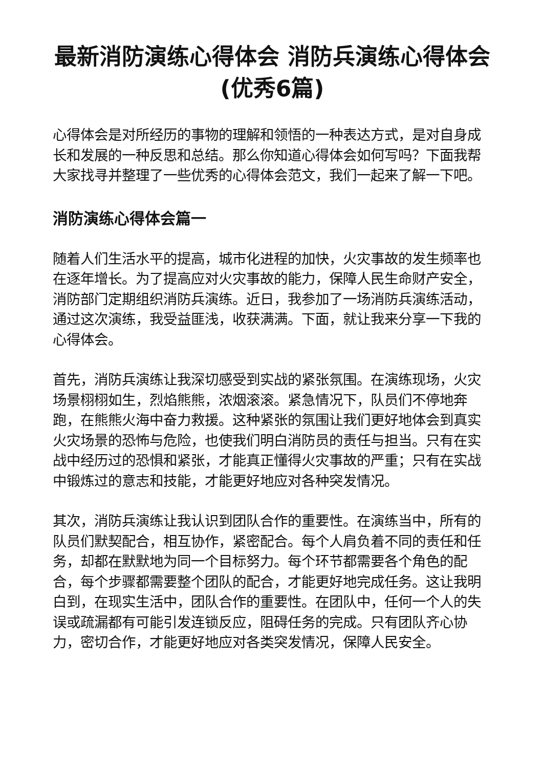最新消防演练心得体会 消防兵演练心得体会(优秀6篇)
心得体会是对所经历的事物的理解和领悟的一种表达方式，是对自身成长和发展的一种反思和总结。那么你知道心得体会如何写吗？下面我帮大家找寻并整理了一些优秀的心得体会范文，我们一起来了解一下吧。
消防演练心得体会篇一
随着人们生活水平的提高，城市化进程的加快，火灾事故的发生频率也在逐年增长。为了提高应对火灾事故的能力，保障人民生命财产安全，消防部门定期组织消防兵演练。近日，我参加了一场消防兵演练活动，通过这次演练，我受益匪浅，收获满满。下面，就让我来分享一下我的心得体会。
首先，消防兵演练让我深切感受到实战的紧张氛围。在演练现场，火灾场景栩栩如生，烈焰熊熊，浓烟滚滚。紧急情况下，队员们不停地奔跑，在熊熊火海中奋力救援。这种紧张的氛围让我们更好地体会到真实火灾场景的恐怖与危险，也使我们明白消防员的责任与担当。只有在实战中经历过的恐惧和紧张，才能真正懂得火灾事故的严重；只有在实战中锻炼过的意志和技能，才能更好地应对各种突发情况。
其次，消防兵演练让我认识到团队合作的重要性。在演练当中，所有的队员们默契配合，相互协作，紧密配合。每个人肩负着不同的责任和任务，却都在默默地为同一个目标努力。每个环节都需要各个角色的配合，每个步骤都需要整个团队的配合，才能更好地完成任务。这让我明白到，在现实生活中，团队合作的重要性。在团队中，任何一个人的失误或疏漏都有可能引发连锁反应，阻碍任务的完成。只有团队齐心协力，密切合作，才能更好地应对各类突发情况，保障人民安全。